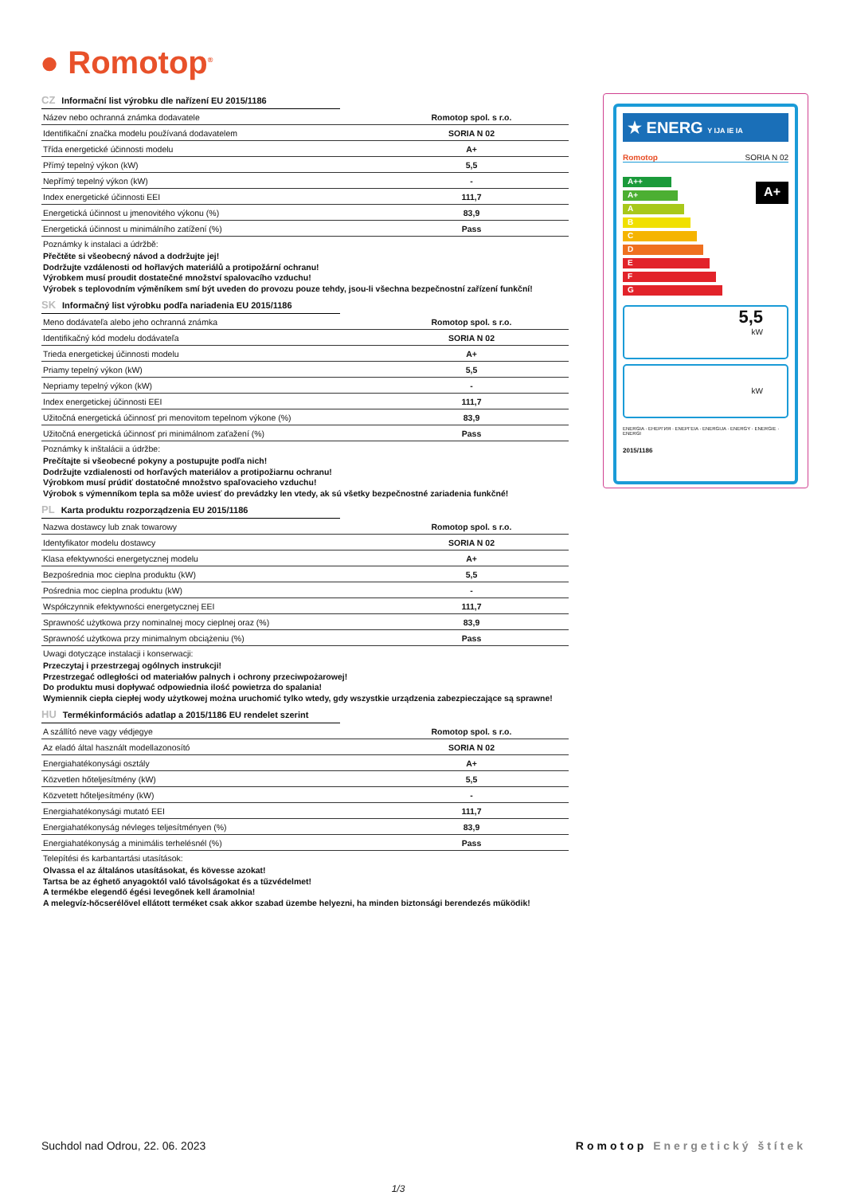● Romotop<sup>®</sup>
CZ Informační list výrobku dle nařízení EU 2015/1186
| Název nebo ochranná známka dodavatele | Romotop spol. s r.o. |
| Identifikační značka modelu používaná dodavatelem | SORIA N 02 |
| Třída energetické účinnosti modelu | A+ |
| Přímý tepelný výkon (kW) | 5,5 |
| Nepřímý tepelný výkon (kW) | - |
| Index energetické účinnosti EEI | 111,7 |
| Energetická účinnost u jmenovitého výkonu (%) | 83,9 |
| Energetická účinnost u minimálního zatížení (%) | Pass |
Poznámky k instalaci a údržbě:
Přečtěte si všeobecný návod a dodržujte jej!
Dodržujte vzdálenosti od hořlavých materiálů a protipožární ochranu!
Výrobkem musí proudit dostatečné množství spalovacího vzduchu!
Výrobek s teplovodním výměníkem smí být uveden do provozu pouze tehdy, jsou-li všechna bezpečnostní zařízení funkční!
SK Informačný list výrobku podľa nariadenia EU 2015/1186
| Meno dodávateľa alebo jeho ochranná známka | Romotop spol. s r.o. |
| Identifikačný kód modelu dodávateľa | SORIA N 02 |
| Trieda energetickej účinnosti modelu | A+ |
| Priamy tepelný výkon (kW) | 5,5 |
| Nepriamy tepelný výkon (kW) | - |
| Index energetickej účinnosti EEI | 111,7 |
| Užitočná energetická účinnosť pri menovitom tepelnom výkone (%) | 83,9 |
| Užitočná energetická účinnosť pri minimálnom zaťažení (%) | Pass |
Poznámky k inštalácii a údržbe:
Prečítajte si všeobecné pokyny a postupujte podľa nich!
Dodržujte vzdialenosti od horľavých materiálov a protipožiarnu ochranu!
Výrobkom musí prúdiť dostatočné množstvo spaľovacieho vzduchu!
Výrobok s výmenníkom tepla sa môže uviesť do prevádzky len vtedy, ak sú všetky bezpečnostné zariadenia funkčné!
PL Karta produktu rozporządzenia EU 2015/1186
| Nazwa dostawcy lub znak towarowy | Romotop spol. s r.o. |
| Identyfikator modelu dostawcy | SORIA N 02 |
| Klasa efektywności energetycznej modelu | A+ |
| Bezpośrednia moc cieplna produktu (kW) | 5,5 |
| Pośrednia moc cieplna produktu (kW) | - |
| Współczynnik efektywności energetycznej EEI | 111,7 |
| Sprawność użytkowa przy nominalnej mocy cieplnej oraz (%) | 83,9 |
| Sprawność użytkowa przy minimalnym obciążeniu (%) | Pass |
Uwagi dotyczące instalacji i konserwacji:
Przeczytaj i przestrzegaj ogólnych instrukcji!
Przestrzegać odległości od materiałów palnych i ochrony przeciwpożarowej!
Do produktu musi dopływać odpowiednia ilość powietrza do spalania!
Wymiennik ciepła ciepłej wody użytkowej można uruchomić tylko wtedy, gdy wszystkie urządzenia zabezpieczające są sprawne!
HU Termékinformációs adatlap a 2015/1186 EU rendelet szerint
| A szállító neve vagy védjegye | Romotop spol. s r.o. |
| Az eladó által használt modellazonosító | SORIA N 02 |
| Energiahatékonysági osztály | A+ |
| Közvetlen hőteljesítmény (kW) | 5,5 |
| Közvetett hőteljesítmény (kW) | - |
| Energiahatékonysági mutató EEI | 111,7 |
| Energiahatékonyság névleges teljesítményen (%) | 83,9 |
| Energiahatékonyság a minimális terhelésnél (%) | Pass |
Telepítési és karbantartási utasítások:
Olvassa el az általános utasításokat, és kövesse azokat!
Tartsa be az éghető anyagoktól való távolságokat és a tűzvédelmet!
A termékbe elegendő égési levegőnek kell áramolnia!
A melegvíz-hőcserélővel ellátott terméket csak akkor szabad üzembe helyezni, ha minden biztonsági berendezés működik!
★ ENERG Y IJA IE IA
Romotop SORIA N 02
A++
A+
A
B
C
D
E
F
G
A+
5,5
kW
kW
ENERGIA · ЕНЕРГИЯ · ΕΝΕΡΓΕΙΑ · ENERGIJA · ENERGY · ENERGIE · ENERGI
2015/1186
Suchdol nad Odrou, 22. 06. 2023 Romotop Energetický štítek
1/3